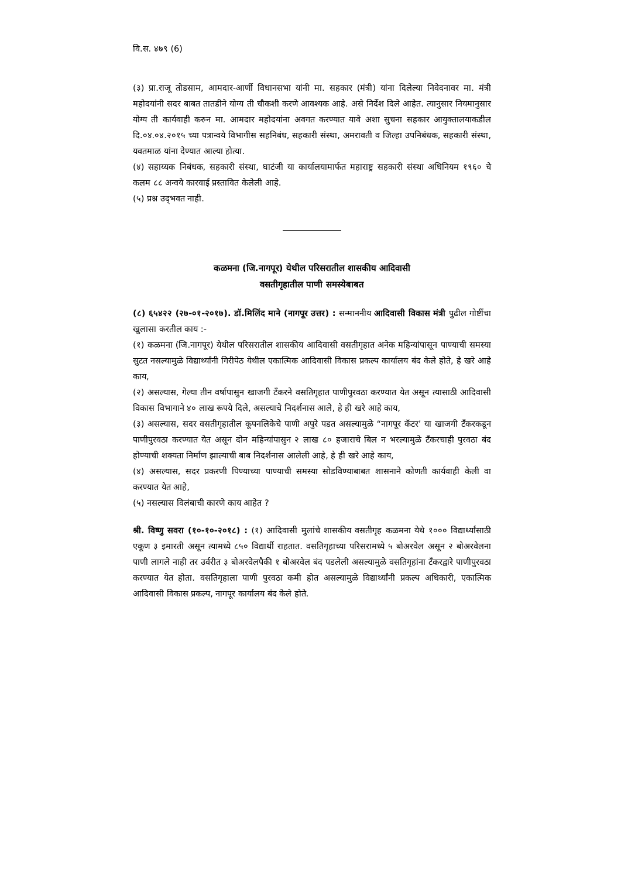वि.स. ४७९ (6)
(३) प्रा.राजू तोडसाम, आमदार-आर्णी विधानसभा यांनी मा. सहकार (मंत्री) यांना दिलेल्या निवेदनावर मा. मंत्री महोदयांनी सदर बाबत तातडीने योग्य ती चौकशी करणे आवश्यक आहे. असे निर्देश दिले आहेत. त्यानुसार नियमानुसार योग्य ती कार्यवाही करुन मा. आमदार महोदयांना अवगत करण्यात यावे अशा सुचना सहकार आयुक्तालयाकडील दि.०४.०४.२०१५ च्या पत्रान्वये विभागीस सहनिबंध, सहकारी संस्था, अमरावती व जिल्हा उपनिबंधक, सहकारी संस्था, यवतमाळ यांना देण्यात आल्या होत्या.
(४) सहाय्यक निबंधक, सहकारी संस्था, घाटंजी या कार्यालयामार्फत महाराष्ट्र सहकारी संस्था अधिनियम १९६० चे कलम ८८ अन्वये कारवाई प्रस्तावित केलेली आहे.
(५) प्रश्न उद्‌भवत नाही.
कळमना (जि.नागपूर) येथील परिसरातील शासकीय आदिवासी
वसतीगृहातील पाणी समस्येबाबत
(८) ६५४२२ (२७-०१-२०१७). डॉ.मिलिंद माने (नागपूर उत्तर) : सन्माननीय आदिवासी विकास मंत्री पुढील गोष्टींचा खुलासा करतील काय :-
(१) कळमना (जि.नागपूर) येथील परिसरातील शासकीय आदिवासी वसतीगृहात अनेक महिन्यांपासून पाण्याची समस्या सुटत नसल्यामुळे विद्यार्थ्यांनी गिरीपेठ येथील एकात्मिक आदिवासी विकास प्रकल्प कार्यालय बंद केले होते, हे खरे आहे काय,
(२) असल्यास, गेल्या तीन वर्षापासुन खाजगी टँकरने वसतिगृहात पाणीपुरवठा करण्यात येत असून त्यासाठी आदिवासी विकास विभागाने ४० लाख रूपये दिले, असल्याचे निदर्शनास आले, हे ही खरे आहे काय,
(३) असल्यास, सदर वसतीगृहातील कूपनलिकेचे पाणी अपुरे पडत असल्यामुळे “नागपूर कॅटर’ या खाजगी टँकरकडून पाणीपुरवठा करण्यात येत असून दोन महिन्यांपासुन २ लाख ८० हजाराचे बिल न भरल्यामुळे टँकरचाही पुरवठा बंद होण्याची शक्यता निर्माण झाल्याची बाब निदर्शनास आलेली आहे, हे ही खरे आहे काय,
(४) असल्यास, सदर प्रकरणी पिण्याच्या पाण्याची समस्या सोडविण्याबाबत शासनाने कोणती कार्यवाही केली वा करण्यात येत आहे,
(५) नसल्यास विलंबाची कारणे काय आहेत ?
श्री. विष्णु सवरा (१०-१०-२०१८) : (१) आदिवासी मुलांचे शासकीय वसतीगृह कळमना येथे १००० विद्यार्थ्यांसाठी एकूण ३ इमारती असून त्यामध्ये ८५० विद्यार्थी राहतात. वसतिगृहाच्या परिसरामध्ये ५ बोअरवेल असून २ बोअरवेलना पाणी लागले नाही तर उर्वरीत ३ बोअरवेलपैकी १ बोअरवेल बंद पडलेली असल्यामुळे वसतिगृहांना टँकरद्वारे पाणीपुरवठा करण्यात येत होता. वसतिगृहाला पाणी पुरवठा कमी होत असल्यामुळे विद्यार्थ्यांनी प्रकल्प अधिकारी, एकात्मिक आदिवासी विकास प्रकल्प, नागपूर कार्यालय बंद केले होते.